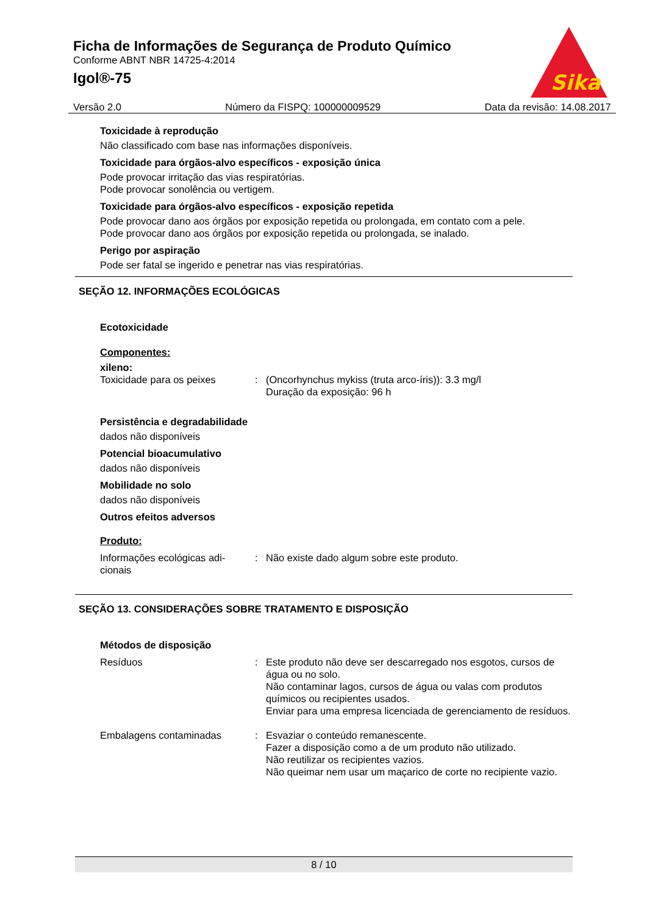Ficha de Informações de Segurança de Produto Químico
Conforme ABNT NBR 14725-4:2014
Igol®-75
Sika
Versão 2.0 Número da FISPQ: 100000009529 Data da revisão: 14.08.2017
Toxicidade à reprodução
Não classificado com base nas informações disponíveis.
Toxicidade para órgãos-alvo específicos - exposição única
Pode provocar irritação das vias respiratórias.
Pode provocar sonolência ou vertigem.
Toxicidade para órgãos-alvo específicos - exposição repetida
Pode provocar dano aos órgãos por exposição repetida ou prolongada, em contato com a pele.
Pode provocar dano aos órgãos por exposição repetida ou prolongada, se inalado.
Perigo por aspiração
Pode ser fatal se ingerido e penetrar nas vias respiratórias.
SEÇÃO 12. INFORMAÇÕES ECOLÓGICAS
Ecotoxicidade
Componentes:
xileno:
Toxicidade para os peixes: (Oncorhynchus mykiss (truta arco-íris)): 3.3 mg/l
Duração da exposição: 96 h
Persistência e degradabilidade
dados não disponíveis
Potencial bioacumulativo
dados não disponíveis
Mobilidade no solo
dados não disponíveis
Outros efeitos adversos
Produto:
Informações ecológicas adi-
cionais: Não existe dado algum sobre este produto.
SEÇÃO 13. CONSIDERAÇÕES SOBRE TRATAMENTO E DISPOSIÇÃO
Métodos de disposição
Resíduos: Este produto não deve ser descarregado nos esgotos, cursos de água ou no solo.
Não contaminar lagos, cursos de água ou valas com produtos químicos ou recipientes usados.
Enviar para uma empresa licenciada de gerenciamento de resíduos.
Embalagens contaminadas: Esvaziar o conteúdo remanescente.
Fazer a disposição como a de um produto não utilizado.
Não reutilizar os recipientes vazios.
Não queimar nem usar um maçarico de corte no recipiente vazio.
8 / 10